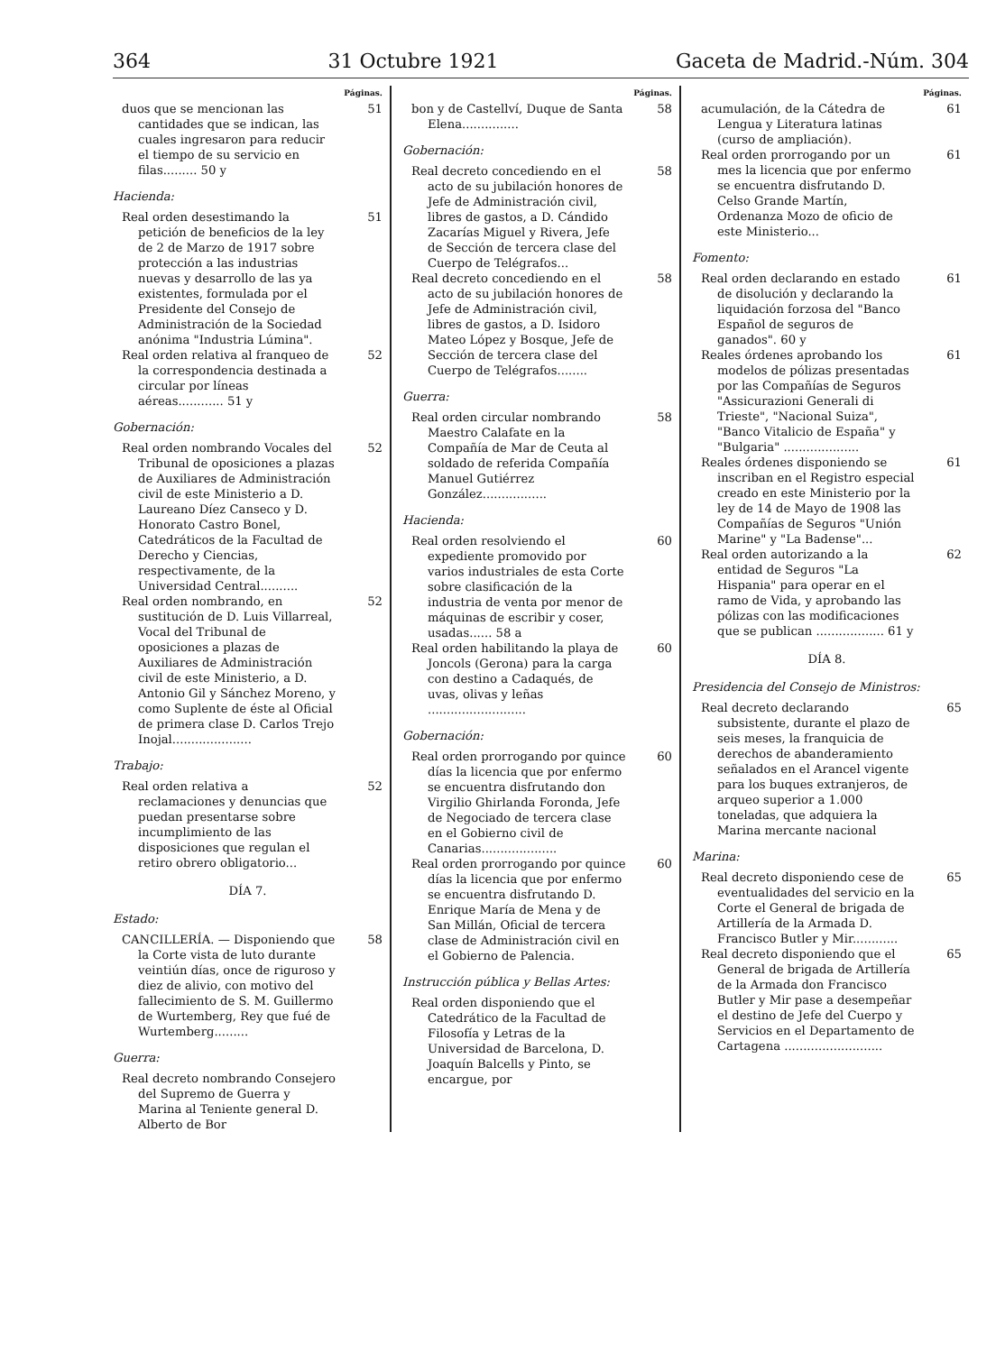364 31 Octubre 1921 Gaceta de Madrid.-Núm. 304
Páginas.
duos que se mencionan las cantidades que se indican, las cuales ingresaron para reducir el tiempo de su servicio en filas......... 50 y 51
Hacienda:
Real orden desestimando la petición de beneficios de la ley de 2 de Marzo de 1917 sobre protección a las industrias nuevas y desarrollo de las ya existentes, formulada por el Presidente del Consejo de Administración de la Sociedad anónima "Industria Lúmina". 51
Real orden relativa al franqueo de la correspondencia destinada a circular por líneas aéreas............ 51 y 52
Gobernación:
Real orden nombrando Vocales del Tribunal de oposiciones a plazas de Auxiliares de Administración civil de este Ministerio a D. Laureano Díez Canseco y D. Honorato Castro Bonel, Catedráticos de la Facultad de Derecho y Ciencias, respectivamente, de la Universidad Central.......... 52
Real orden nombrando, en sustitución de D. Luis Villarreal, Vocal del Tribunal de oposiciones a plazas de Auxiliares de Administración civil de este Ministerio, a D. Antonio Gil y Sánchez Moreno, y como Suplente de éste al Oficial de primera clase D. Carlos Trejo Inojal..................... 52
Trabajo:
Real orden relativa a reclamaciones y denuncias que puedan presentarse sobre incumplimiento de las disposiciones que regulan el retiro obrero obligatorio... 52
DÍA 7.
Estado:
CANCILLERÍA. — Disponiendo que la Corte vista de luto durante veintiún días, once de riguroso y diez de alivio, con motivo del fallecimiento de S. M. Guillermo de Wurtemberg, Rey que fué de Wurtemberg......... 58
Guerra:
Real decreto nombrando Consejero del Supremo de Guerra y Marina al Teniente general D. Alberto de Bor
Páginas.
bon y de Castellví, Duque de Santa Elena............... 58
Gobernación:
Real decreto concediendo en el acto de su jubilación honores de Jefe de Administración civil, libres de gastos, a D. Cándido Zacarías Miguel y Rivera, Jefe de Sección de tercera clase del Cuerpo de Telégrafos... 58
Real decreto concediendo en el acto de su jubilación honores de Jefe de Administración civil, libres de gastos, a D. Isidoro Mateo López y Bosque, Jefe de Sección de tercera clase del Cuerpo de Telégrafos........ 58
Guerra:
Real orden circular nombrando Maestro Calafate en la Compañía de Mar de Ceuta al soldado de referida Compañía Manuel Gutiérrez González................. 58
Hacienda:
Real orden resolviendo el expediente promovido por varios industriales de esta Corte sobre clasificación de la industria de venta por menor de máquinas de escribir y coser, usadas...... 58 a 60
Real orden habilitando la playa de Joncols (Gerona) para la carga con destino a Cadaqués, de uvas, olivas y leñas .......................... 60
Gobernación:
Real orden prorrogando por quince días la licencia que por enfermo se encuentra disfrutando don Virgilio Ghirlanda Foronda, Jefe de Negociado de tercera clase en el Gobierno civil de Canarias.................... 60
Real orden prorrogando por quince días la licencia que por enfermo se encuentra disfrutando D. Enrique María de Mena y de San Millán, Oficial de tercera clase de Administración civil en el Gobierno de Palencia. 60
Instrucción pública y Bellas Artes:
Real orden disponiendo que el Catedrático de la Facultad de Filosofía y Letras de la Universidad de Barcelona, D. Joaquín Balcells y Pinto, se encargue, por
Páginas.
acumulación, de la Cátedra de Lengua y Literatura latinas (curso de ampliación). 61
Real orden prorrogando por un mes la licencia que por enfermo se encuentra disfrutando D. Celso Grande Martín, Ordenanza Mozo de oficio de este Ministerio... 61
Fomento:
Real orden declarando en estado de disolución y declarando la liquidación forzosa del "Banco Español de seguros de ganados". 60 y 61
Reales órdenes aprobando los modelos de pólizas presentadas por las Compañías de Seguros "Assicurazioni Generali di Trieste", "Nacional Suiza", "Banco Vitalicio de España" y "Bulgaria" .................... 61
Reales órdenes disponiendo se inscriban en el Registro especial creado en este Ministerio por la ley de 14 de Mayo de 1908 las Compañías de Seguros "Unión Marine" y "La Badense"... 61
Real orden autorizando a la entidad de Seguros "La Hispania" para operar en el ramo de Vida, y aprobando las pólizas con las modificaciones que se publican .................. 61 y 62
DÍA 8.
Presidencia del Consejo de Ministros:
Real decreto declarando subsistente, durante el plazo de seis meses, la franquicia de derechos de abanderamiento señalados en el Arancel vigente para los buques extranjeros, de arqueo superior a 1.000 toneladas, que adquiera la Marina mercante nacional 65
Marina:
Real decreto disponiendo cese de eventualidades del servicio en la Corte el General de brigada de Artillería de la Armada D. Francisco Butler y Mir............ 65
Real decreto disponiendo que el General de brigada de Artillería de la Armada don Francisco Butler y Mir pase a desempeñar el destino de Jefe del Cuerpo y Servicios en el Departamento de Cartagena .......................... 65